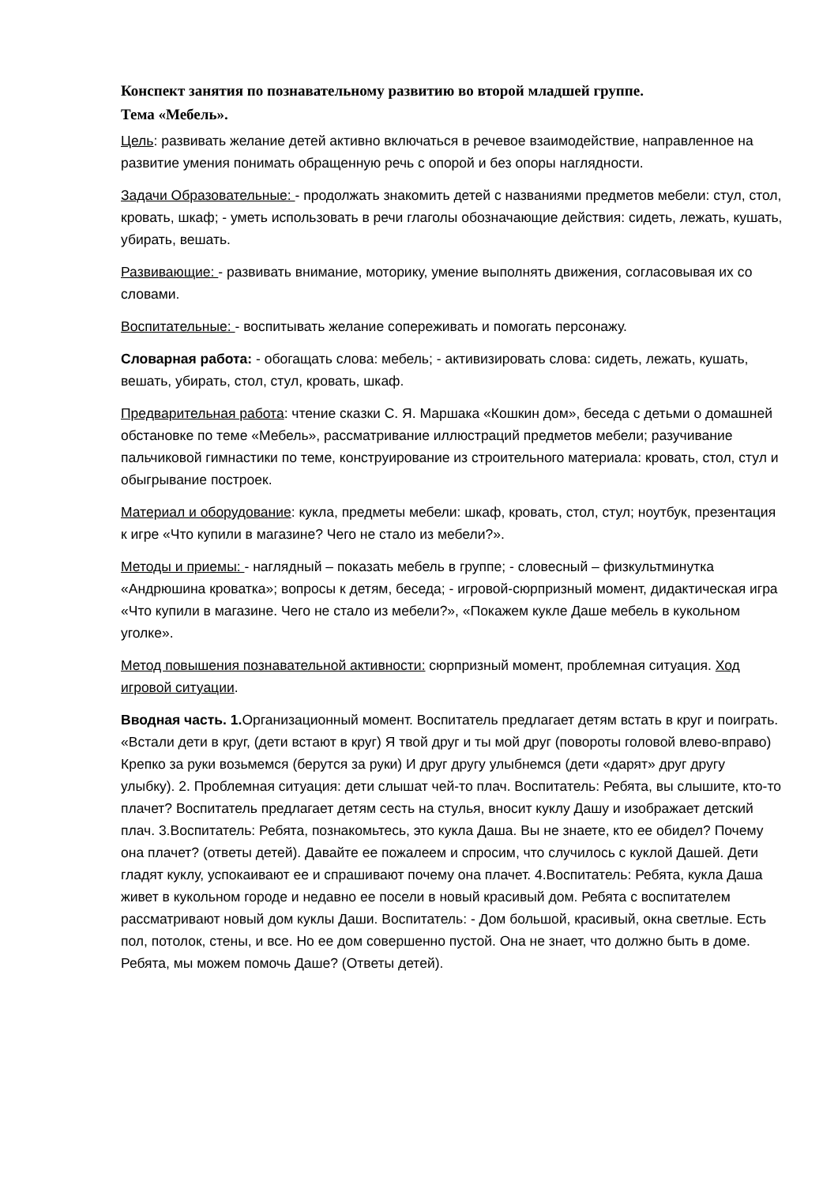Конспект занятия по познавательному развитию во второй младшей группе.
Тема «Мебель».
Цель: развивать желание детей активно включаться в речевое взаимодействие, направленное на развитие умения понимать обращенную речь с опорой и без опоры наглядности.
Задачи Образовательные: - продолжать знакомить детей с названиями предметов мебели: стул, стол, кровать, шкаф; - уметь использовать в речи глаголы обозначающие действия: сидеть, лежать, кушать, убирать, вешать.
Развивающие: - развивать внимание, моторику, умение выполнять движения, согласовывая их со словами.
Воспитательные: - воспитывать желание сопереживать и помогать персонажу.
Словарная работа: - обогащать слова: мебель; - активизировать слова: сидеть, лежать, кушать, вешать, убирать, стол, стул, кровать, шкаф.
Предварительная работа: чтение сказки С. Я. Маршака «Кошкин дом», беседа с детьми о домашней обстановке по теме «Мебель», рассматривание иллюстраций предметов мебели; разучивание пальчиковой гимнастики по теме, конструирование из строительного материала: кровать, стол, стул и обыгрывание построек.
Материал и оборудование: кукла, предметы мебели: шкаф, кровать, стол, стул; ноутбук, презентация к игре «Что купили в магазине? Чего не стало из мебели?».
Методы и приемы: - наглядный – показать мебель в группе; - словесный – физкультминутка «Андрюшина кроватка»; вопросы к детям, беседа; - игровой-сюрпризный момент, дидактическая игра «Что купили в магазине. Чего не стало из мебели?», «Покажем кукле Даше мебель в кукольном уголке».
Метод повышения познавательной активности: сюрпризный момент, проблемная ситуация. Ход игровой ситуации.
Вводная часть. 1. Организационный момент. Воспитатель предлагает детям встать в круг и поиграть. «Встали дети в круг, (дети встают в круг) Я твой друг и ты мой друг (повороты головой влево-вправо) Крепко за руки возьмемся (берутся за руки) И друг другу улыбнемся (дети «дарят» друг другу улыбку). 2. Проблемная ситуация: дети слышат чей-то плач. Воспитатель: Ребята, вы слышите, кто-то плачет? Воспитатель предлагает детям сесть на стулья, вносит куклу Дашу и изображает детский плач. 3.Воспитатель: Ребята, познакомьтесь, это кукла Даша. Вы не знаете, кто ее обидел? Почему она плачет? (ответы детей). Давайте ее пожалеем и спросим, что случилось с куклой Дашей. Дети гладят куклу, успокаивают ее и спрашивают почему она плачет. 4.Воспитатель: Ребята, кукла Даша живет в кукольном городе и недавно ее посели в новый красивый дом. Ребята с воспитателем рассматривают новый дом куклы Даши. Воспитатель: - Дом большой, красивый, окна светлые. Есть пол, потолок, стены, и все. Но ее дом совершенно пустой. Она не знает, что должно быть в доме. Ребята, мы можем помочь Даше? (Ответы детей).